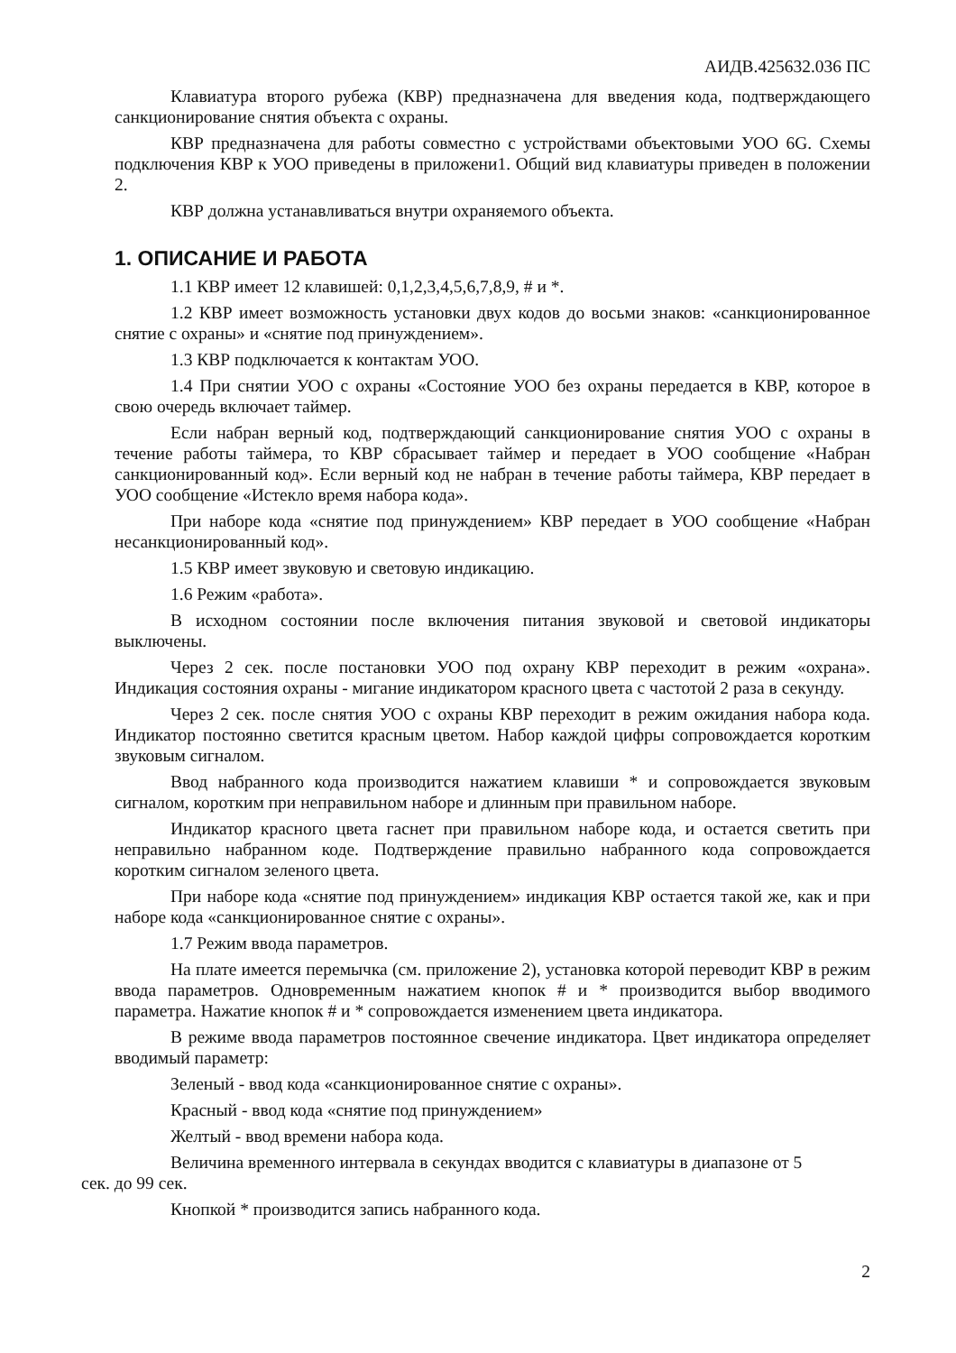АИДВ.425632.036 ПС
Клавиатура второго рубежа (КВР) предназначена для введения кода, подтверждающего санкционирование снятия объекта с охраны.
КВР предназначена для работы совместно с устройствами объектовыми УОО 6G. Схемы подключения КВР к УОО приведены в приложени1. Общий вид клавиатуры приведен в положении 2.
КВР должна устанавливаться внутри охраняемого объекта.
1. ОПИСАНИЕ И РАБОТА
1.1 КВР имеет 12 клавишей: 0,1,2,3,4,5,6,7,8,9, # и *.
1.2 КВР имеет возможность установки двух кодов до восьми знаков: «санкционированное снятие с охраны» и «снятие под принуждением».
1.3 КВР подключается к контактам УОО.
1.4 При снятии УОО с охраны «Состояние УОО без охраны передается в КВР, которое в свою очередь включает таймер.
Если набран верный код, подтверждающий санкционирование снятия УОО с охраны в течение работы таймера, то КВР сбрасывает таймер и передает в УОО сообщение «Набран санкционированный код». Если верный код не набран в течение работы таймера, КВР передает в УОО сообщение «Истекло время набора кода».
При наборе кода «снятие под принуждением» КВР передает в УОО сообщение «Набран несанкционированный код».
1.5 КВР имеет звуковую и световую индикацию.
1.6 Режим «работа».
В исходном состоянии после включения питания звуковой и световой индикаторы выключены.
Через 2 сек. после постановки УОО под охрану КВР переходит в режим «охрана». Индикация состояния охраны - мигание индикатором красного цвета с частотой 2 раза в секунду.
Через 2 сек. после снятия УОО с охраны КВР переходит в режим ожидания набора кода. Индикатор постоянно светится красным цветом. Набор каждой цифры сопровождается коротким звуковым сигналом.
Ввод набранного кода производится нажатием клавиши * и сопровождается звуковым сигналом, коротким при неправильном наборе и длинным при правильном наборе.
Индикатор красного цвета гаснет при правильном наборе кода, и остается светить при неправильно набранном коде. Подтверждение правильно набранного кода сопровождается коротким сигналом зеленого цвета.
При наборе кода «снятие под принуждением» индикация КВР остается такой же, как и при наборе кода «санкционированное снятие с охраны».
1.7 Режим ввода параметров.
На плате имеется перемычка (см. приложение 2), установка которой переводит КВР в режим ввода параметров. Одновременным нажатием кнопок # и * производится выбор вводимого параметра. Нажатие кнопок # и * сопровождается изменением цвета индикатора.
В режиме ввода параметров постоянное свечение индикатора. Цвет индикатора определяет вводимый параметр:
Зеленый - ввод кода «санкционированное снятие с охраны».
Красный - ввод кода «снятие под принуждением»
Желтый - ввод времени набора кода.
Величина временного интервала в секундах вводится с клавиатуры в диапазоне от 5
сек. до 99 сек.
Кнопкой * производится запись набранного кода.
2